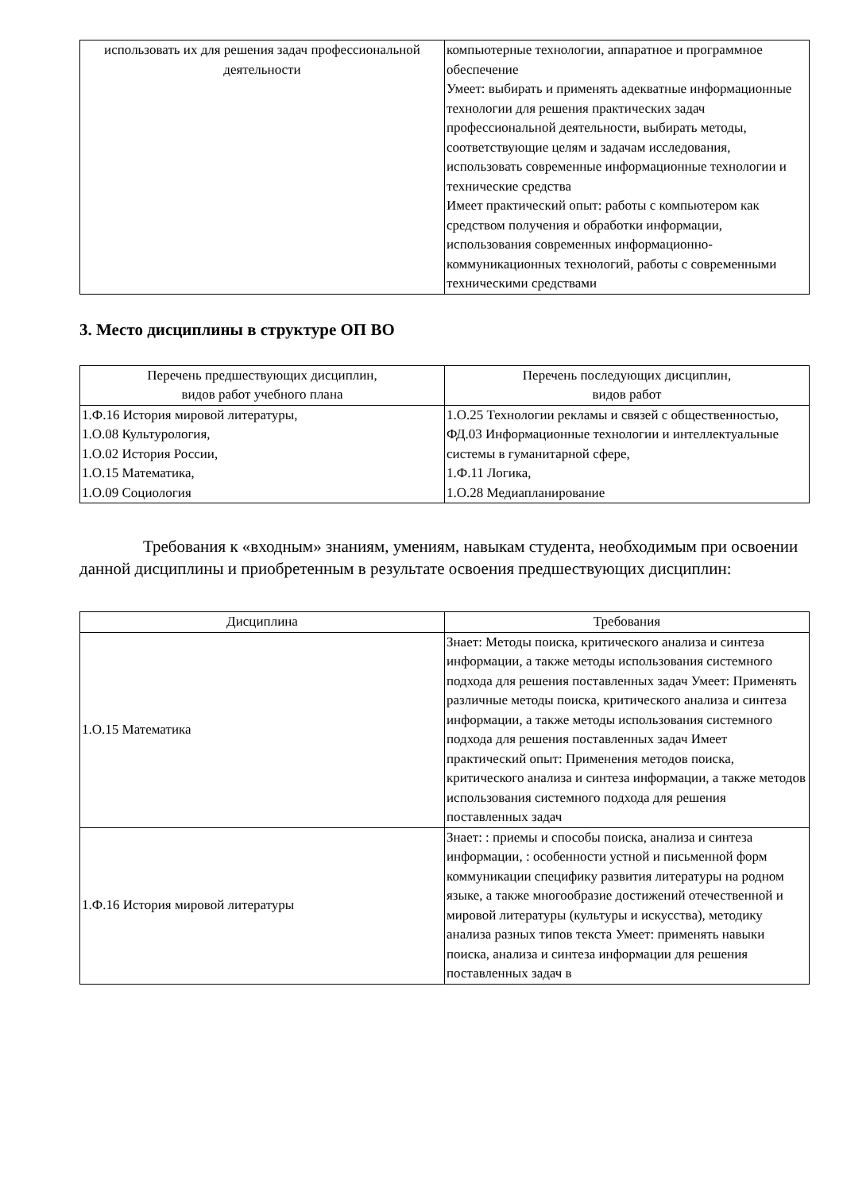| использовать их для решения задач профессиональной деятельности | компьютерные технологии, аппаратное и программное обеспечение Умеет: выбирать и применять адекватные информационные технологии для решения практических задач профессиональной деятельности, выбирать методы, соответствующие целям и задачам исследования, использовать современные информационные технологии и технические средства Имеет практический опыт: работы с компьютером как средством получения и обработки информации, использования современных информационно-коммуникационных технологий, работы с современными техническими средствами |
3. Место дисциплины в структуре ОП ВО
| Перечень предшествующих дисциплин, видов работ учебного плана | Перечень последующих дисциплин, видов работ |
| --- | --- |
| 1.Ф.16 История мировой литературы, 1.О.08 Культурология, 1.О.02 История России, 1.О.15 Математика, 1.О.09 Социология | 1.О.25 Технологии рекламы и связей с общественностью, ФД.03 Информационные технологии и интеллектуальные системы в гуманитарной сфере, 1.Ф.11 Логика, 1.О.28 Медиапланирование |
Требования к «входным» знаниям, умениям, навыкам студента, необходимым при освоении данной дисциплины и приобретенным в результате освоения предшествующих дисциплин:
| Дисциплина | Требования |
| --- | --- |
| 1.О.15 Математика | Знает: Методы поиска, критического анализа и синтеза информации, а также методы использования системного подхода для решения поставленных задач Умеет: Применять различные методы поиска, критического анализа и синтеза информации, а также методы использования системного подхода для решения поставленных задач Имеет практический опыт: Применения методов поиска, критического анализа и синтеза информации, а также методов использования системного подхода для решения поставленных задач |
| 1.Ф.16 История мировой литературы | Знает: : приемы и способы поиска, анализа и синтеза информации, : особенности устной и письменной форм коммуникации специфику развития литературы на родном языке, а также многообразие достижений отечественной и мировой литературы (культуры и искусства), методику анализа разных типов текста Умеет: применять навыки поиска, анализа и синтеза информации для решения поставленных задач в |